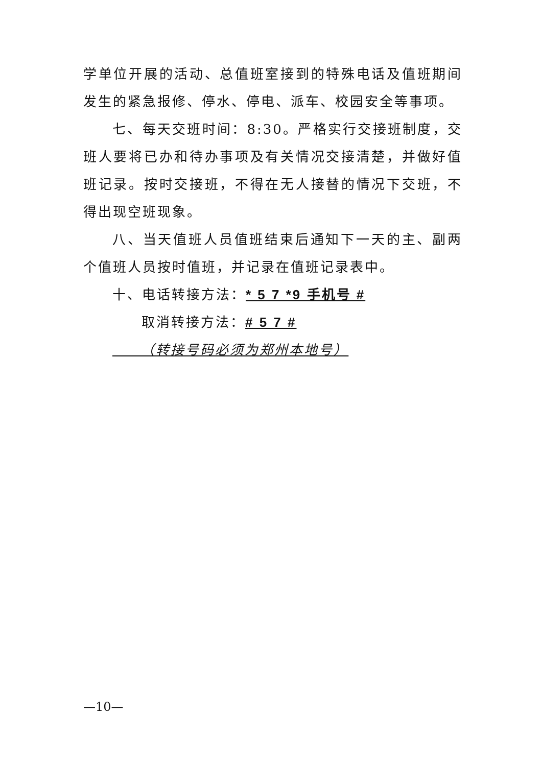学单位开展的活动、总值班室接到的特殊电话及值班期间发生的紧急报修、停水、停电、派车、校园安全等事项。
七、每天交班时间：8:30。严格实行交接班制度，交班人要将已办和待办事项及有关情况交接清楚，并做好值班记录。按时交接班，不得在无人接替的情况下交班，不得出现空班现象。
八、当天值班人员值班结束后通知下一天的主、副两个值班人员按时值班，并记录在值班记录表中。
十、电话转接方法：* 5 7 *9 手机号 #
取消转接方法：# 5 7 #
（转接号码必须为郑州本地号）
—10—